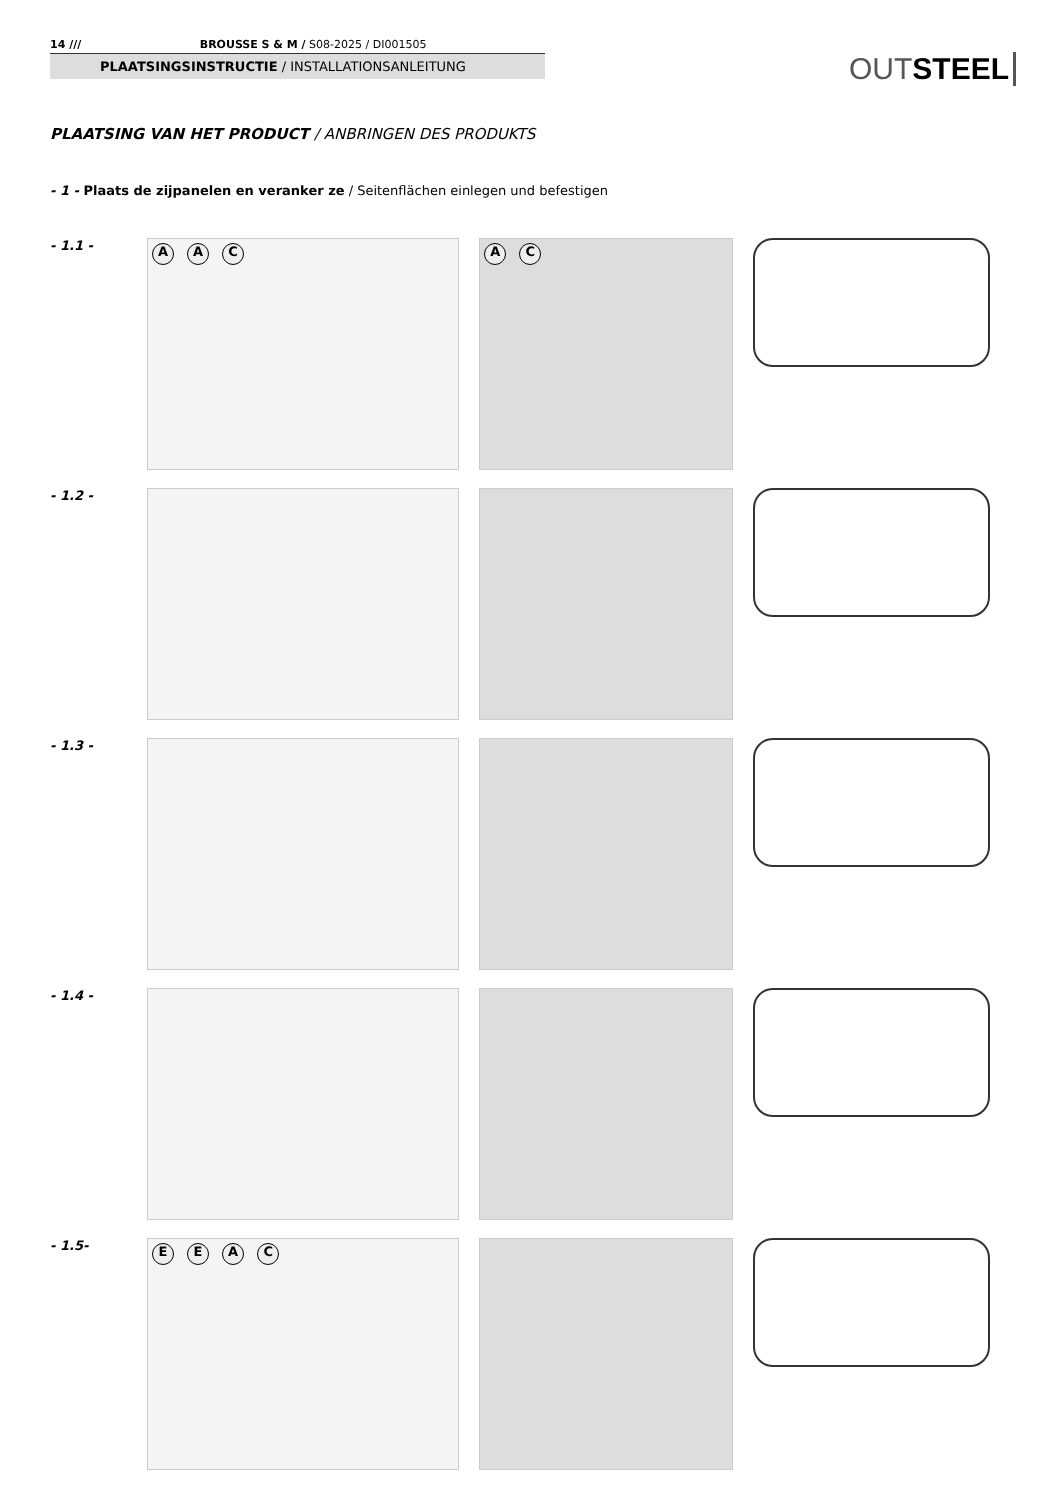14 /// BROUSSE S & M / S08-2025 / DI001505
PLAATSINGSINSTRUCTIE / INSTALLATIONSANLEITUNG
OUTSTEEL
PLAATSING VAN HET PRODUCT / ANBRINGEN DES PRODUKTS
- 1 - Plaats de zijpanelen en veranker ze / Seitenflächen einlegen und befestigen
- 1.1 -
A A C A C
- 1.2 -
- 1.3 -
- 1.4 -
- 1.5-
E E A C